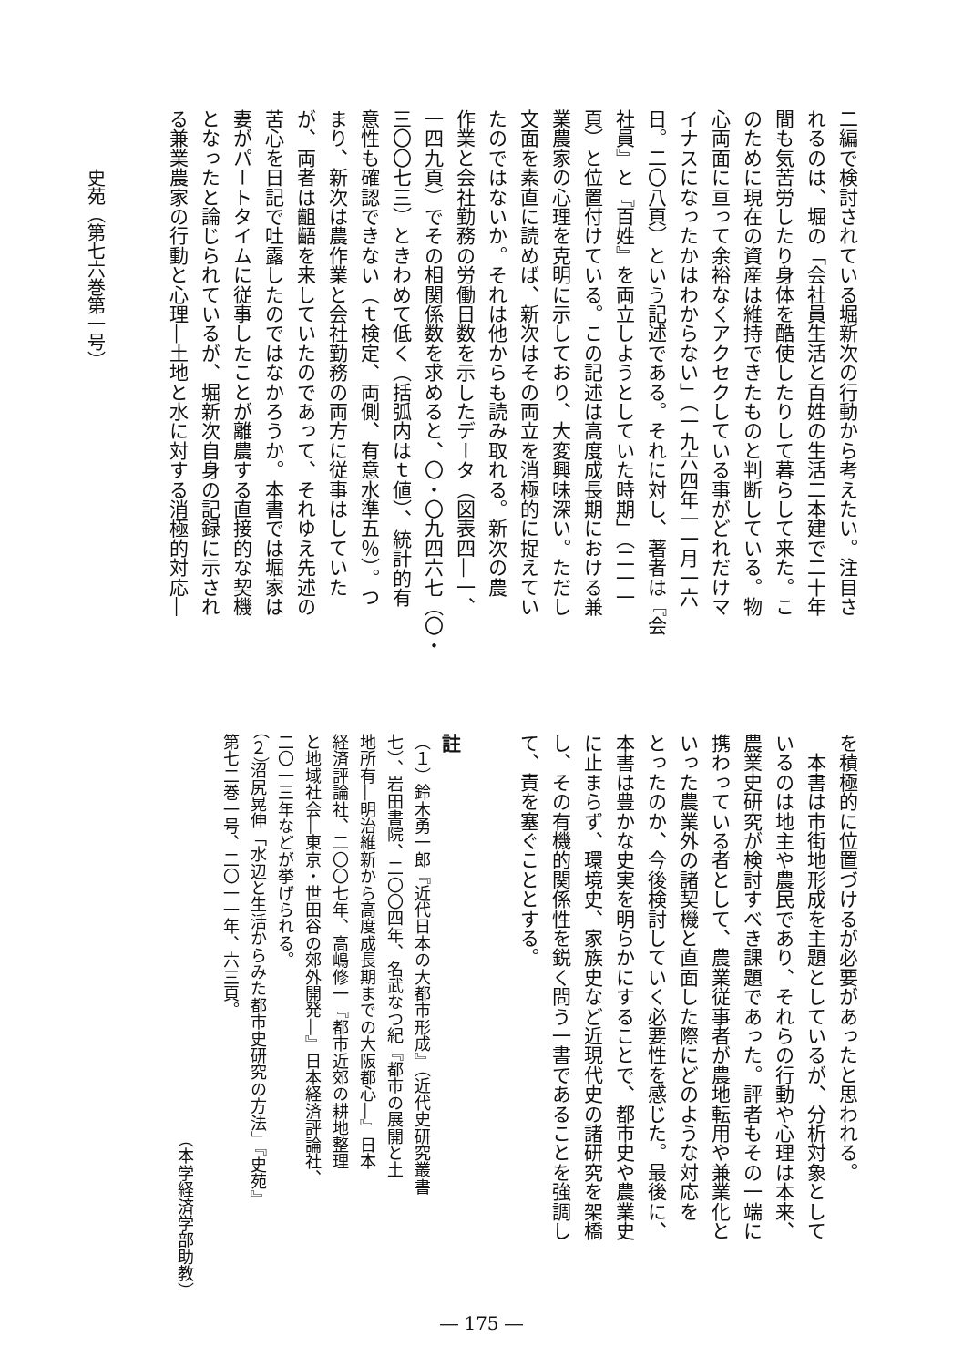二編で検討されている堀新次の行動から考えたい。注目さ
れるのは、堀の「会社員生活と百姓の生活二本建で二十年
間も気苦労したり身体を酷使したりして暮らして来た。こ
のために現在の資産は維持できたものと判断している。物
心両面に亘って余裕なくアクセクしている事がどれだけマ
イナスになったかはわからない」（一九六四年一一月一六
日。二〇八頁）という記述である。それに対し、著者は『会
社員』と『百姓』を両立しようとしていた時期」（二一一
頁）と位置付けている。この記述は高度成長期における兼
業農家の心理を克明に示しており、大変興味深い。ただし
文面を素直に読めば、新次はその両立を消極的に捉えてい
たのではないか。それは他からも読み取れる。新次の農
作業と会社勤務の労働日数を示したデータ（図表四―一、
一四九頁）でその相関係数を求めると、〇・〇九四六七（〇・
三〇〇七三）ときわめて低く（括弧内はｔ値）、統計的有
意性も確認できない（ｔ検定、両側、有意水準五％）。つ
まり、新次は農作業と会社勤務の両方に従事はしていた
が、両者は齟齬を来していたのであって、それゆえ先述の
苦心を日記で吐露したのではなかろうか。本書では堀家は
妻がパートタイムに従事したことが離農する直接的な契機
となったと論じられているが、堀新次自身の記録に示され
る兼業農家の行動と心理―土地と水に対する消極的対応―
史苑（第七六巻第一号）
を積極的に位置づけるが必要があったと思われる。
　本書は市街地形成を主題としているが、分析対象として
いるのは地主や農民であり、それらの行動や心理は本来、
農業史研究が検討すべき課題であった。評者もその一端に
携わっている者として、農業従事者が農地転用や兼業化と
いった農業外の諸契機と直面した際にどのような対応を
とったのか、今後検討していく必要性を感じた。最後に、
本書は豊かな史実を明らかにすることで、都市史や農業史
に止まらず、環境史、家族史など近現代史の諸研究を架橋
し、その有機的関係性を鋭く問う一書であることを強調し
て、責を塞ぐこととする。
註
（１）鈴木勇一郎『近代日本の大都市形成』（近代史研究叢書
七）、岩田書院、二〇〇四年、名武なつ紀『都市の展開と土
地所有―明治維新から高度成長期までの大阪都心―』日本
経済評論社、二〇〇七年、高嶋修一『都市近郊の耕地整理
と地域社会―東京・世田谷の郊外開発―』日本経済評論社、
二〇一三年などが挙げられる。
（２）沼尻晃伸「水辺と生活からみた都市史研究の方法」『史苑』
第七二巻一号、二〇一一年、六三頁。
（本学経済学部助教）
― 175 ―